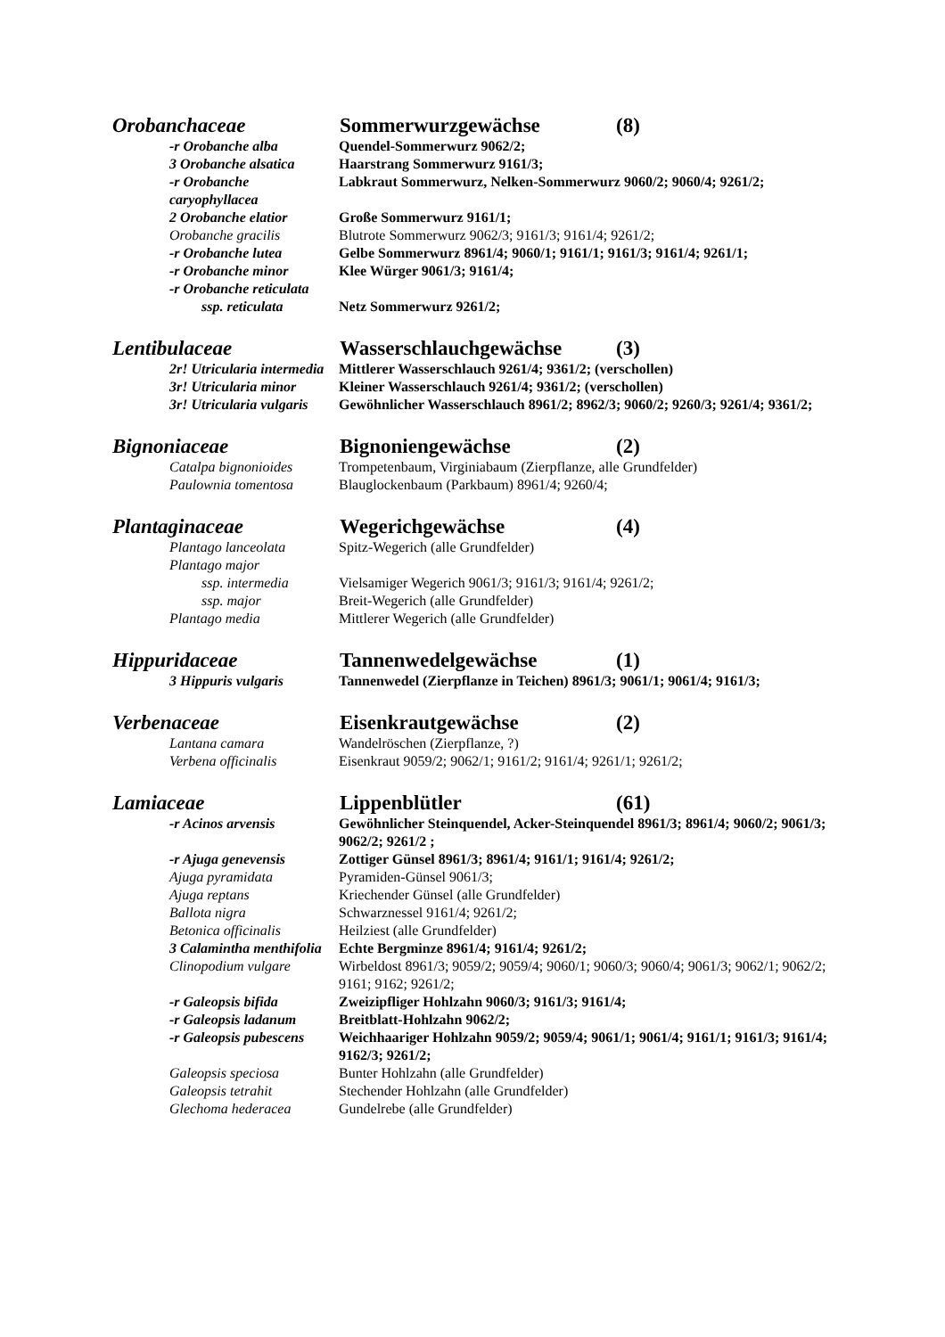Orobanchaceae Sommerwurzgewächse (8)
-r Orobanche alba Quendel-Sommerwurz 9062/2;
3 Orobanche alsatica Haarstrang Sommerwurz 9161/3;
-r Orobanche caryophyllacea Labkraut Sommerwurz, Nelken-Sommerwurz 9060/2; 9060/4; 9261/2;
2 Orobanche elatior Große Sommerwurz 9161/1;
Orobanche gracilis Blutrote Sommerwurz 9062/3; 9161/3; 9161/4; 9261/2;
-r Orobanche lutea Gelbe Sommerwurz 8961/4; 9060/1; 9161/1; 9161/3; 9161/4; 9261/1;
-r Orobanche minor Klee Würger 9061/3; 9161/4;
-r Orobanche reticulata
ssp. reticulata Netz Sommerwurz 9261/2;
Lentibulaceae Wasserschlauchgewächse (3)
2r! Utricularia intermedia Mittlerer Wasserschlauch 9261/4; 9361/2; (verschollen)
3r! Utricularia minor Kleiner Wasserschlauch 9261/4; 9361/2; (verschollen)
3r! Utricularia vulgaris Gewöhnlicher Wasserschlauch 8961/2; 8962/3; 9060/2; 9260/3; 9261/4; 9361/2;
Bignoniaceae Bignoniengewächse (2)
Catalpa bignonioides Trompetenbaum, Virginiabaum (Zierpflanze, alle Grundfelder)
Paulownia tomentosa Blauglockenbaum (Parkbaum) 8961/4; 9260/4;
Plantaginaceae Wegerichgewächse (4)
Plantago lanceolata Spitz-Wegerich (alle Grundfelder)
Plantago major
ssp. intermedia Vielsamiger Wegerich 9061/3; 9161/3; 9161/4; 9261/2;
ssp. major Breit-Wegerich (alle Grundfelder)
Plantago media Mittlerer Wegerich (alle Grundfelder)
Hippuridaceae Tannenwedelgewächse (1)
3 Hippuris vulgaris Tannenwedel (Zierpflanze in Teichen) 8961/3; 9061/1; 9061/4; 9161/3;
Verbenaceae Eisenkrautgewächse (2)
Lantana camara Wandelröschen (Zierpflanze, ?)
Verbena officinalis Eisenkraut 9059/2; 9062/1; 9161/2; 9161/4; 9261/1; 9261/2;
Lamiaceae Lippenblütler (61)
-r Acinos arvensis Gewöhnlicher Steinquendel, Acker-Steinquendel 8961/3; 8961/4; 9060/2; 9061/3; 9062/2; 9261/2 ;
-r Ajuga genevensis Zottiger Günsel 8961/3; 8961/4; 9161/1; 9161/4; 9261/2;
Ajuga pyramidata Pyramiden-Günsel 9061/3;
Ajuga reptans Kriechender Günsel (alle Grundfelder)
Ballota nigra Schwarznessel 9161/4; 9261/2;
Betonica officinalis Heilziest (alle Grundfelder)
3 Calamintha menthifolia Echte Bergminze 8961/4; 9161/4; 9261/2;
Clinopodium vulgare Wirbeldost 8961/3; 9059/2; 9059/4; 9060/1; 9060/3; 9060/4; 9061/3; 9062/1; 9062/2; 9161; 9162; 9261/2;
-r Galeopsis bifida Zweizipfliger Hohlzahn 9060/3; 9161/3; 9161/4;
-r Galeopsis ladanum Breitblatt-Hohlzahn 9062/2;
-r Galeopsis pubescens Weichhaariger Hohlzahn 9059/2; 9059/4; 9061/1; 9061/4; 9161/1; 9161/3; 9161/4; 9162/3; 9261/2;
Galeopsis speciosa Bunter Hohlzahn (alle Grundfelder)
Galeopsis tetrahit Stechender Hohlzahn (alle Grundfelder)
Glechoma hederacea Gundelrebe (alle Grundfelder)